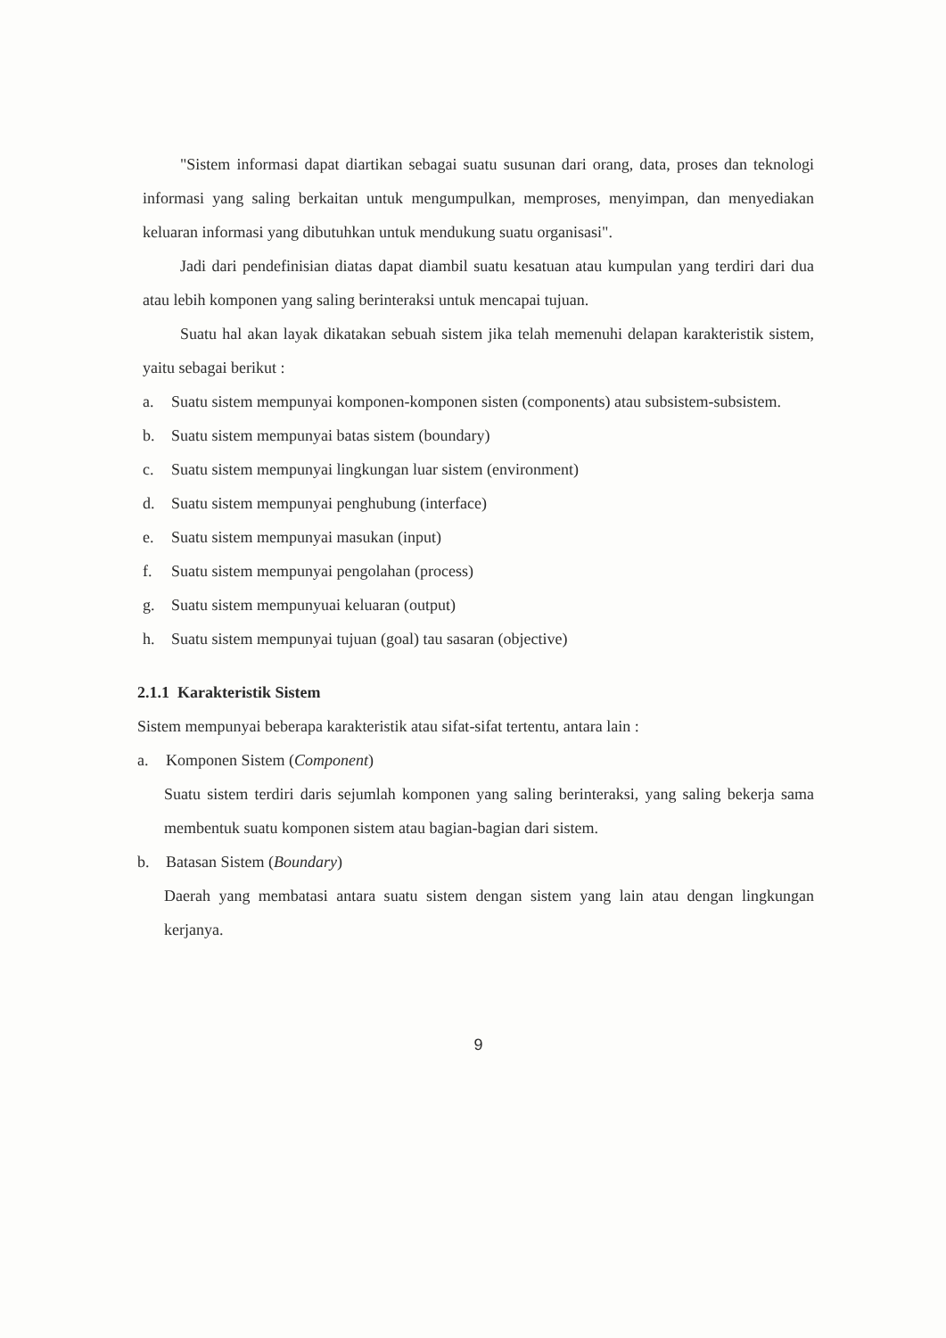"Sistem informasi dapat diartikan sebagai suatu susunan dari orang, data, proses dan teknologi informasi yang saling berkaitan untuk mengumpulkan, memproses, menyimpan, dan menyediakan keluaran informasi yang dibutuhkan untuk mendukung suatu organisasi".
Jadi dari pendefinisian diatas dapat diambil suatu kesatuan atau kumpulan yang terdiri dari dua atau lebih komponen yang saling berinteraksi untuk mencapai tujuan.
Suatu hal akan layak dikatakan sebuah sistem jika telah memenuhi delapan karakteristik sistem, yaitu sebagai berikut :
a. Suatu sistem mempunyai komponen-komponen sisten (components) atau subsistem-subsistem.
b. Suatu sistem mempunyai batas sistem (boundary)
c. Suatu sistem mempunyai lingkungan luar sistem (environment)
d. Suatu sistem mempunyai penghubung (interface)
e. Suatu sistem mempunyai masukan (input)
f. Suatu sistem mempunyai pengolahan (process)
g. Suatu sistem mempunyuai keluaran (output)
h. Suatu sistem mempunyai tujuan (goal) tau sasaran (objective)
2.1.1 Karakteristik Sistem
Sistem mempunyai beberapa karakteristik atau sifat-sifat tertentu, antara lain :
a. Komponen Sistem (Component)
Suatu sistem terdiri daris sejumlah komponen yang saling berinteraksi, yang saling bekerja sama membentuk suatu komponen sistem atau bagian-bagian dari sistem.
b. Batasan Sistem (Boundary)
Daerah yang membatasi antara suatu sistem dengan sistem yang lain atau dengan lingkungan kerjanya.
9